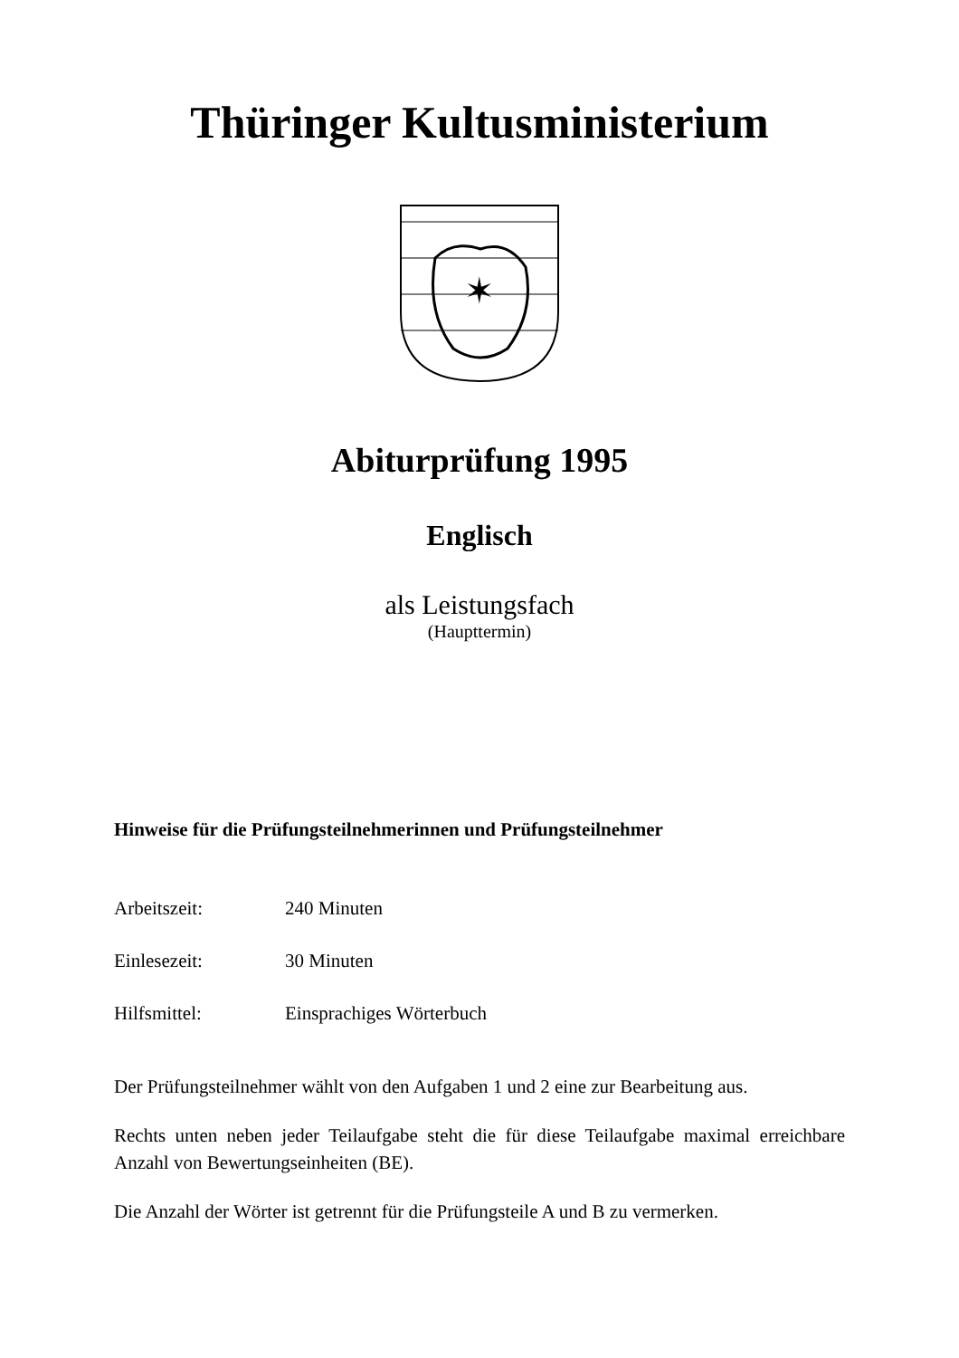Thüringer Kultusministerium
✶
Abiturprüfung 1995
Englisch
als Leistungsfach
(Haupttermin)
Hinweise für die Prüfungsteilnehmerinnen und Prüfungsteilnehmer
Arbeitszeit: 240 Minuten
Einlesezeit: 30 Minuten
Hilfsmittel: Einsprachiges Wörterbuch
Der Prüfungsteilnehmer wählt von den Aufgaben 1 und 2 eine zur Bearbeitung aus.
Rechts unten neben jeder Teilaufgabe steht die für diese Teilaufgabe maximal erreichbare Anzahl von Bewertungseinheiten (BE).
Die Anzahl der Wörter ist getrennt für die Prüfungsteile A und B zu vermerken.